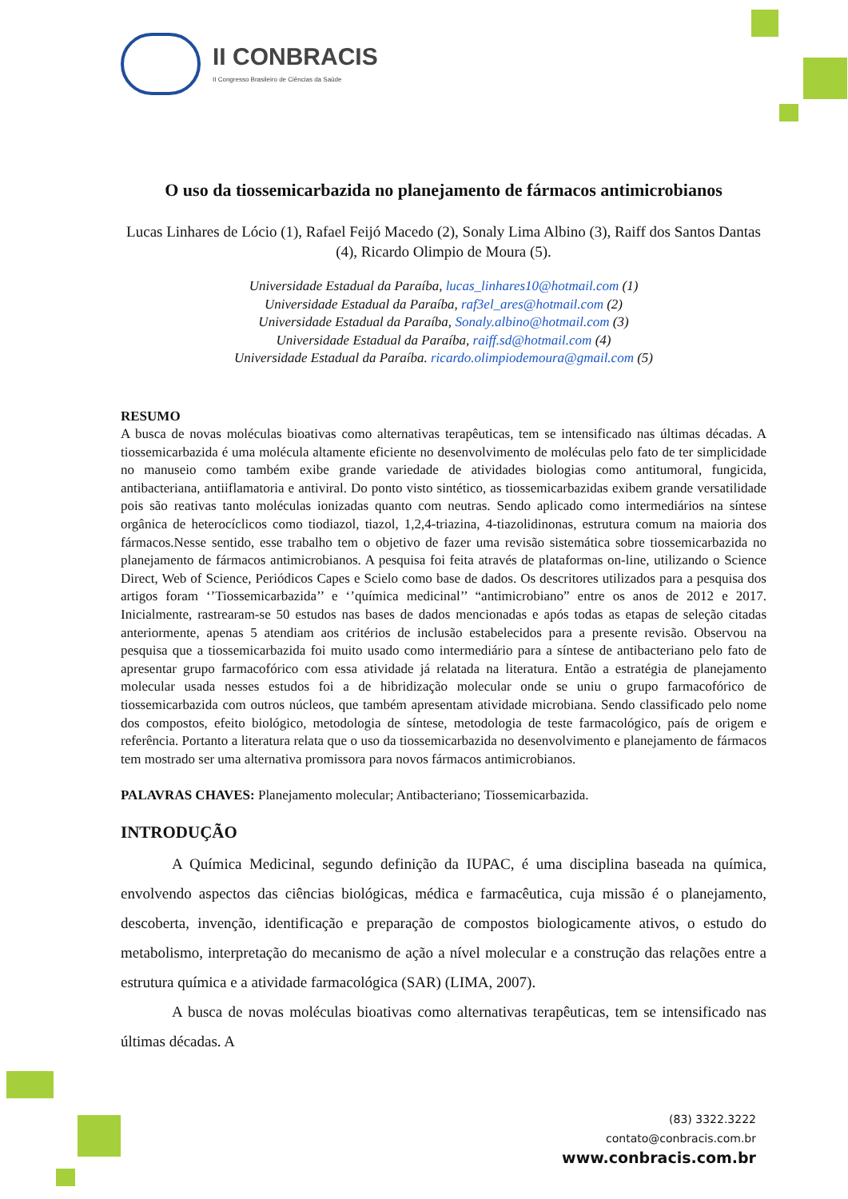II CONBRACIS
II Congresso Brasileiro de Ciências da Saúde
O uso da tiossemicarbazida no planejamento de fármacos antimicrobianos
Lucas Linhares de Lócio (1), Rafael Feijó Macedo (2), Sonaly Lima Albino (3), Raiff dos Santos Dantas (4), Ricardo Olimpio de Moura (5).
Universidade Estadual da Paraíba, lucas_linhares10@hotmail.com (1)
Universidade Estadual da Paraíba, raf3el_ares@hotmail.com (2)
Universidade Estadual da Paraíba, Sonaly.albino@hotmail.com (3)
Universidade Estadual da Paraíba, raiff.sd@hotmail.com (4)
Universidade Estadual da Paraíba. ricardo.olimpiodemoura@gmail.com (5)
RESUMO
A busca de novas moléculas bioativas como alternativas terapêuticas, tem se intensificado nas últimas décadas. A tiossemicarbazida é uma molécula altamente eficiente no desenvolvimento de moléculas pelo fato de ter simplicidade no manuseio como também exibe grande variedade de atividades biologias como antitumoral, fungicida, antibacteriana, antiiflamatoria e antiviral. Do ponto visto sintético, as tiossemicarbazidas exibem grande versatilidade pois são reativas tanto moléculas ionizadas quanto com neutras. Sendo aplicado como intermediários na síntese orgânica de heterocíclicos como tiodiazol, tiazol, 1,2,4-triazina, 4-tiazolidinonas, estrutura comum na maioria dos fármacos.Nesse sentido, esse trabalho tem o objetivo de fazer uma revisão sistemática sobre tiossemicarbazida no planejamento de fármacos antimicrobianos. A pesquisa foi feita através de plataformas on-line, utilizando o Science Direct, Web of Science, Periódicos Capes e Scielo como base de dados. Os descritores utilizados para a pesquisa dos artigos foram ‘’Tiossemicarbazida’’ e ‘’química medicinal’’ “antimicrobiano” entre os anos de 2012 e 2017. Inicialmente, rastrearam-se 50 estudos nas bases de dados mencionadas e após todas as etapas de seleção citadas anteriormente, apenas 5 atendiam aos critérios de inclusão estabelecidos para a presente revisão. Observou na pesquisa que a tiossemicarbazida foi muito usado como intermediário para a síntese de antibacteriano pelo fato de apresentar grupo farmacofórico com essa atividade já relatada na literatura. Então a estratégia de planejamento molecular usada nesses estudos foi a de hibridização molecular onde se uniu o grupo farmacofórico de tiossemicarbazida com outros núcleos, que também apresentam atividade microbiana. Sendo classificado pelo nome dos compostos, efeito biológico, metodologia de síntese, metodologia de teste farmacológico, país de origem e referência. Portanto a literatura relata que o uso da tiossemicarbazida no desenvolvimento e planejamento de fármacos tem mostrado ser uma alternativa promissora para novos fármacos antimicrobianos.
PALAVRAS CHAVES: Planejamento molecular; Antibacteriano; Tiossemicarbazida.
INTRODUÇÃO
A Química Medicinal, segundo definição da IUPAC, é uma disciplina baseada na química, envolvendo aspectos das ciências biológicas, médica e farmacêutica, cuja missão é o planejamento, descoberta, invenção, identificação e preparação de compostos biologicamente ativos, o estudo do metabolismo, interpretação do mecanismo de ação a nível molecular e a construção das relações entre a estrutura química e a atividade farmacológica (SAR) (LIMA, 2007).
A busca de novas moléculas bioativas como alternativas terapêuticas, tem se intensificado nas últimas décadas. A
(83) 3322.3222
contato@conbracis.com.br
www.conbracis.com.br